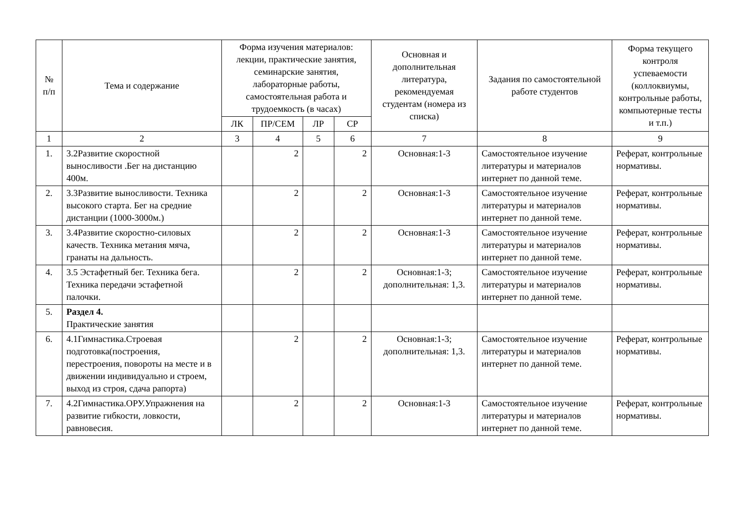| № п/п | Тема и содержание | Форма изучения материалов: лекции, практические занятия, семинарские занятия, лабораторные работы, самостоятельная работа и трудоемкость (в часах) | | | | Основная и дополнительная литература, рекомендуемая студентам (номера из списка) | Задания по самостоятельной работе студентов | Форма текущего контроля успеваемости (коллоквиумы, контрольные работы, компьютерные тесты и т.п.) |
| --- | --- | --- | --- | --- | --- | --- | --- | --- |
| | | ЛК | ПР/СЕМ | ЛР | СР | | | |
| 1 | 2 | 3 | 4 | 5 | 6 | 7 | 8 | 9 |
| 1. | 3.2Развитие скоростной выносливости .Бег на дистанцию 400м. | | 2 | | 2 | Основная:1-3 | Самостоятельное изучение литературы и материалов интернет по данной теме. | Реферат, контрольные нормативы. |
| 2. | 3.3Развитие выносливости. Техника высокого старта. Бег на средние дистанции (1000-3000м.) | | 2 | | 2 | Основная:1-3 | Самостоятельное изучение литературы и материалов интернет по данной теме. | Реферат, контрольные нормативы. |
| 3. | 3.4Развитие скоростно-силовых качеств. Техника метания мяча, гранаты на дальность. | | 2 | | 2 | Основная:1-3 | Самостоятельное изучение литературы и материалов интернет по данной теме. | Реферат, контрольные нормативы. |
| 4. | 3.5 Эстафетный бег. Техника бега. Техника передачи эстафетной палочки. | | 2 | | 2 | Основная:1-3; дополнительная: 1,3. | Самостоятельное изучение литературы и материалов интернет по данной теме. | Реферат, контрольные нормативы. |
| 5. | Раздел 4. Практические занятия | | | | | | | |
| 6. | 4.1Гимнастика.Строевая подготовка(построения, перестроения, повороты на месте и в движении индивидуально и строем, выход из строя, сдача рапорта) | | 2 | | 2 | Основная:1-3; дополнительная: 1,3. | Самостоятельное изучение литературы и материалов интернет по данной теме. | Реферат, контрольные нормативы. |
| 7. | 4.2Гимнастика.ОРУ.Упражнения на развитие гибкости, ловкости, равновесия. | | 2 | | 2 | Основная:1-3 | Самостоятельное изучение литературы и материалов интернет по данной теме. | Реферат, контрольные нормативы. |